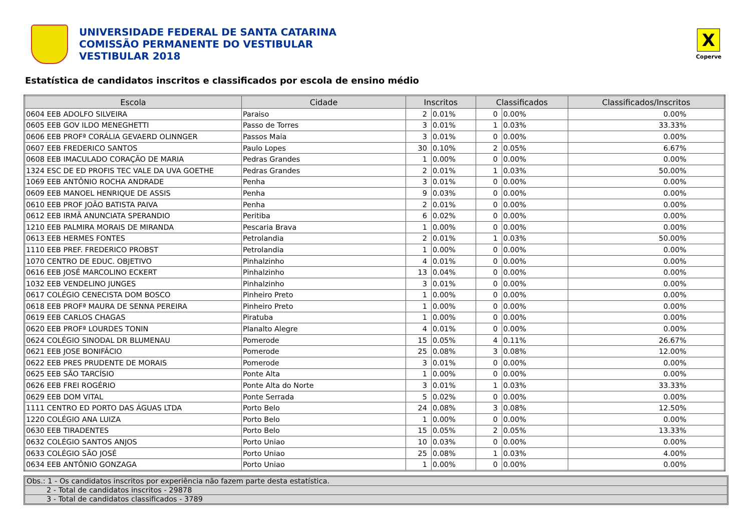UNIVERSIDADE FEDERAL DE SANTA CATARINA
COMISSÃO PERMANENTE DO VESTIBULAR
VESTIBULAR 2018
X
Coperve
Estatística de candidatos inscritos e classificados por escola de ensino médio
| Escola | Cidade | Inscritos | | Classificados | | Classificados/Inscritos |
| --- | --- | --- | --- | --- | --- | --- |
| 0604 EEB ADOLFO SILVEIRA | Paraiso | 2 | 0.01% | 0 | 0.00% | 0.00% |
| 0605 EEB GOV ILDO MENEGHETTI | Passo de Torres | 3 | 0.01% | 1 | 0.03% | 33.33% |
| 0606 EEB PROFª CORÁLIA GEVAERD OLINNGER | Passos Maia | 3 | 0.01% | 0 | 0.00% | 0.00% |
| 0607 EEB FREDERICO SANTOS | Paulo Lopes | 30 | 0.10% | 2 | 0.05% | 6.67% |
| 0608 EEB IMACULADO CORAÇÃO DE MARIA | Pedras Grandes | 1 | 0.00% | 0 | 0.00% | 0.00% |
| 1324 ESC DE ED PROFIS TEC VALE DA UVA GOETHE | Pedras Grandes | 2 | 0.01% | 1 | 0.03% | 50.00% |
| 1069 EEB ANTÔNIO ROCHA ANDRADE | Penha | 3 | 0.01% | 0 | 0.00% | 0.00% |
| 0609 EEB MANOEL HENRIQUE DE ASSIS | Penha | 9 | 0.03% | 0 | 0.00% | 0.00% |
| 0610 EEB PROF JOÃO BATISTA PAIVA | Penha | 2 | 0.01% | 0 | 0.00% | 0.00% |
| 0612 EEB IRMÃ ANUNCIATA SPERANDIO | Peritiba | 6 | 0.02% | 0 | 0.00% | 0.00% |
| 1210 EEB PALMIRA MORAIS DE MIRANDA | Pescaria Brava | 1 | 0.00% | 0 | 0.00% | 0.00% |
| 0613 EEB HERMES FONTES | Petrolandia | 2 | 0.01% | 1 | 0.03% | 50.00% |
| 1110 EEB PREF. FREDERICO PROBST | Petrolandia | 1 | 0.00% | 0 | 0.00% | 0.00% |
| 1070 CENTRO DE EDUC. OBJETIVO | Pinhalzinho | 4 | 0.01% | 0 | 0.00% | 0.00% |
| 0616 EEB JOSÉ MARCOLINO ECKERT | Pinhalzinho | 13 | 0.04% | 0 | 0.00% | 0.00% |
| 1032 EEB VENDELINO JUNGES | Pinhalzinho | 3 | 0.01% | 0 | 0.00% | 0.00% |
| 0617 COLÉGIO CENECISTA DOM BOSCO | Pinheiro Preto | 1 | 0.00% | 0 | 0.00% | 0.00% |
| 0618 EEB PROFª MAURA DE SENNA PEREIRA | Pinheiro Preto | 1 | 0.00% | 0 | 0.00% | 0.00% |
| 0619 EEB CARLOS CHAGAS | Piratuba | 1 | 0.00% | 0 | 0.00% | 0.00% |
| 0620 EEB PROFª LOURDES TONIN | Planalto Alegre | 4 | 0.01% | 0 | 0.00% | 0.00% |
| 0624 COLÉGIO SINODAL DR BLUMENAU | Pomerode | 15 | 0.05% | 4 | 0.11% | 26.67% |
| 0621 EEB JOSE BONIFÁCIO | Pomerode | 25 | 0.08% | 3 | 0.08% | 12.00% |
| 0622 EEB PRES PRUDENTE DE MORAIS | Pomerode | 3 | 0.01% | 0 | 0.00% | 0.00% |
| 0625 EEB SÃO TARCÍSIO | Ponte Alta | 1 | 0.00% | 0 | 0.00% | 0.00% |
| 0626 EEB FREI ROGÉRIO | Ponte Alta do Norte | 3 | 0.01% | 1 | 0.03% | 33.33% |
| 0629 EEB DOM VITAL | Ponte Serrada | 5 | 0.02% | 0 | 0.00% | 0.00% |
| 1111 CENTRO ED PORTO DAS ÁGUAS LTDA | Porto Belo | 24 | 0.08% | 3 | 0.08% | 12.50% |
| 1220 COLÉGIO ANA LUIZA | Porto Belo | 1 | 0.00% | 0 | 0.00% | 0.00% |
| 0630 EEB TIRADENTES | Porto Belo | 15 | 0.05% | 2 | 0.05% | 13.33% |
| 0632 COLÉGIO SANTOS ANJOS | Porto Uniao | 10 | 0.03% | 0 | 0.00% | 0.00% |
| 0633 COLÉGIO SÃO JOSÉ | Porto Uniao | 25 | 0.08% | 1 | 0.03% | 4.00% |
| 0634 EEB ANTÔNIO GONZAGA | Porto Uniao | 1 | 0.00% | 0 | 0.00% | 0.00% |
Obs.: 1 - Os candidatos inscritos por experiência não fazem parte desta estatística.
2 - Total de candidatos inscritos - 29878
3 - Total de candidatos classificados - 3789